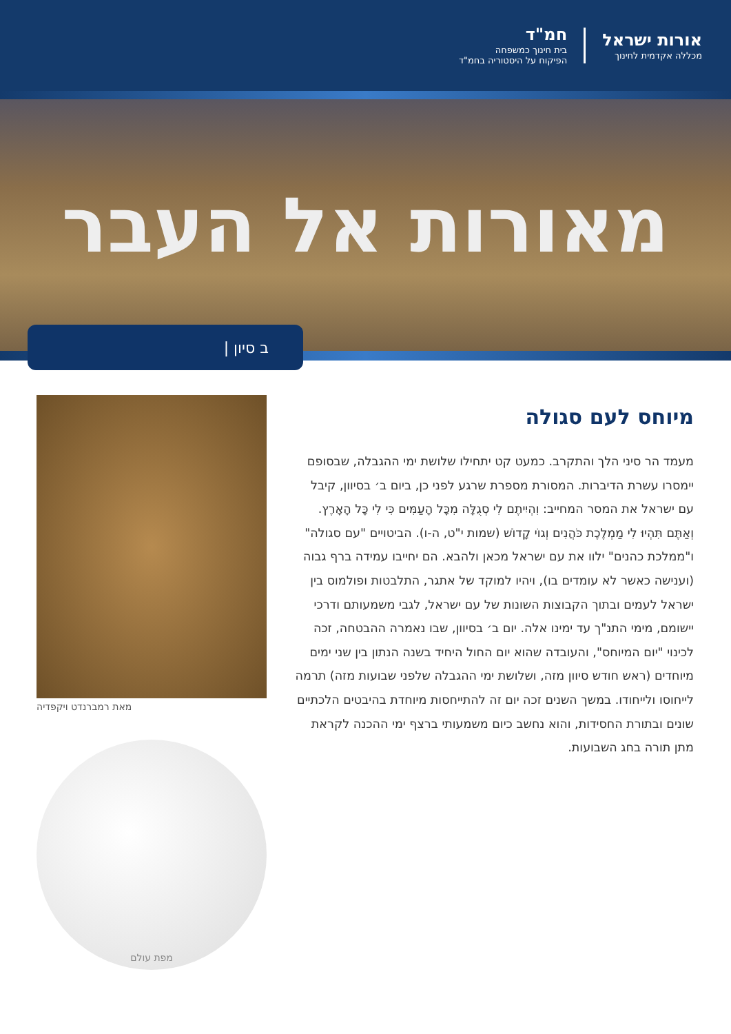אורות ישראל
מכללה אקדמית לחינוך
חמ"ד
בית חינוך כמשפחה
הפיקוח על היסטוריה בחמ"ד
מאורות אל העבר
ב סיון |
מיוחס לעם סגולה
מעמד הר סיני הלך והתקרב. כמעט קט יתחילו שלושת ימי ההגבלה, שבסופם יימסרו עשרת הדיברות. המסורת מספרת שרגע לפני כן, ביום ב׳ בסיוון, קיבל עם ישראל את המסר המחייב: וִהְיִיתֶם לִי סְגֻלָּה מִכָּל הָעַמִּים כִּי לִי כָּל הָאָרֶץ. וְאַתֶּם תִּהְיוּ לִי מַמְלֶכֶת כֹּהֲנִים וְגוֹי קָדוֹשׁ (שמות י"ט, ה-ו). הביטויים "עם סגולה" ו"ממלכת כהנים" ילוו את עם ישראל מכאן ולהבא. הם יחייבו עמידה ברף גבוה (וענישה כאשר לא עומדים בו), ויהיו למוקד של אתגר, התלבטות ופולמוס בין ישראל לעמים ובתוך הקבוצות השונות של עם ישראל, לגבי משמעותם ודרכי יישומם, מימי התנ"ך עד ימינו אלה. יום ב׳ בסיוון, שבו נאמרה ההבטחה, זכה לכינוי "יום המיוחס", והעובדה שהוא יום החול היחיד בשנה הנתון בין שני ימים מיוחדים (ראש חודש סיוון מזה, ושלושת ימי ההגבלה שלפני שבועות מזה) תרמה לייחוסו ולייחודו. במשך השנים זכה יום זה להתייחסות מיוחדת בהיבטים הלכתיים שונים ובתורת החסידות, והוא נחשב כיום משמעותי ברצף ימי ההכנה לקראת מתן תורה בחג השבועות.
מאת רמברנדט ויקפדיה
מפת עולם